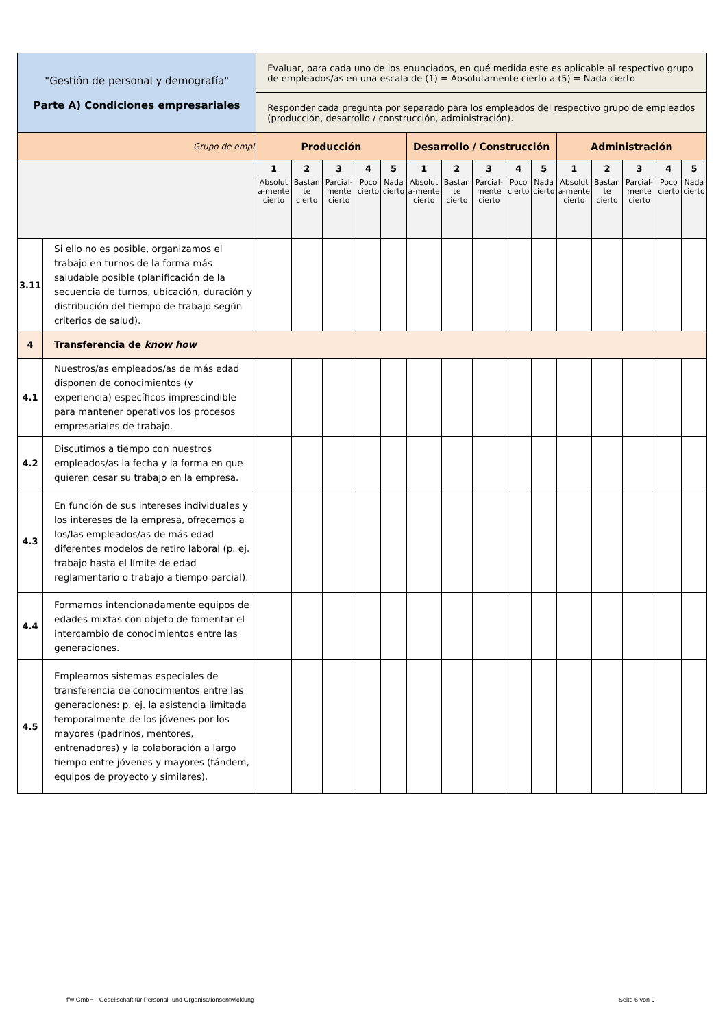| "Gestión de personal y demografía" Parte A) Condiciones empresariales | | Evaluar, para cada uno de los enunciados, en qué medida este es aplicable al respectivo grupo de empleados/as en una escala de (1) = Absolutamente cierto a (5) = Nada cierto | | | | | | | | | | | | | | |
| | | Responder cada pregunta por separado para los empleados del respectivo grupo de empleados (producción, desarrollo / construcción, administración). | | | | | | | | | | | | | | |
| Grupo de empl | | Producción | | | | | Desarrollo / Construcción | | | | | Administración | | | | |
| | | 1 | 2 | 3 | 4 | 5 | 1 | 2 | 3 | 4 | 5 | 1 | 2 | 3 | 4 | 5 |
| | | Absolut a-mente cierto | Bastan te cierto | Parcial-mente cierto | Poco cierto | Nada cierto | Absolut a-mente cierto | Bastan te cierto | Parcial-mente cierto | Poco cierto | Nada cierto | Absolut a-mente cierto | Bastan te cierto | Parcial-mente cierto | Poco cierto | Nada cierto |
| 3.11 | Si ello no es posible, organizamos el trabajo en turnos de la forma más saludable posible (planificación de la secuencia de turnos, ubicación, duración y distribución del tiempo de trabajo según criterios de salud). | | | | | | | | | | | | | | | |
| 4 | Transferencia de know how | | | | | | | | | | | | | | | |
| 4.1 | Nuestros/as empleados/as de más edad disponen de conocimientos (y experiencia) específicos imprescindible para mantener operativos los procesos empresariales de trabajo. | | | | | | | | | | | | | | | |
| 4.2 | Discutimos a tiempo con nuestros empleados/as la fecha y la forma en que quieren cesar su trabajo en la empresa. | | | | | | | | | | | | | | | |
| 4.3 | En función de sus intereses individuales y los intereses de la empresa, ofrecemos a los/las empleados/as de más edad diferentes modelos de retiro laboral (p. ej. trabajo hasta el límite de edad reglamentario o trabajo a tiempo parcial). | | | | | | | | | | | | | | | |
| 4.4 | Formamos intencionadamente equipos de edades mixtas con objeto de fomentar el intercambio de conocimientos entre las generaciones. | | | | | | | | | | | | | | | |
| 4.5 | Empleamos sistemas especiales de transferencia de conocimientos entre las generaciones: p. ej. la asistencia limitada temporalmente de los jóvenes por los mayores (padrinos, mentores, entrenadores) y la colaboración a largo tiempo entre jóvenes y mayores (tándem, equipos de proyecto y similares). | | | | | | | | | | | | | | | |
ffw GmbH - Gesellschaft für Personal- und Organisationsentwicklung
Seite 6 von 9